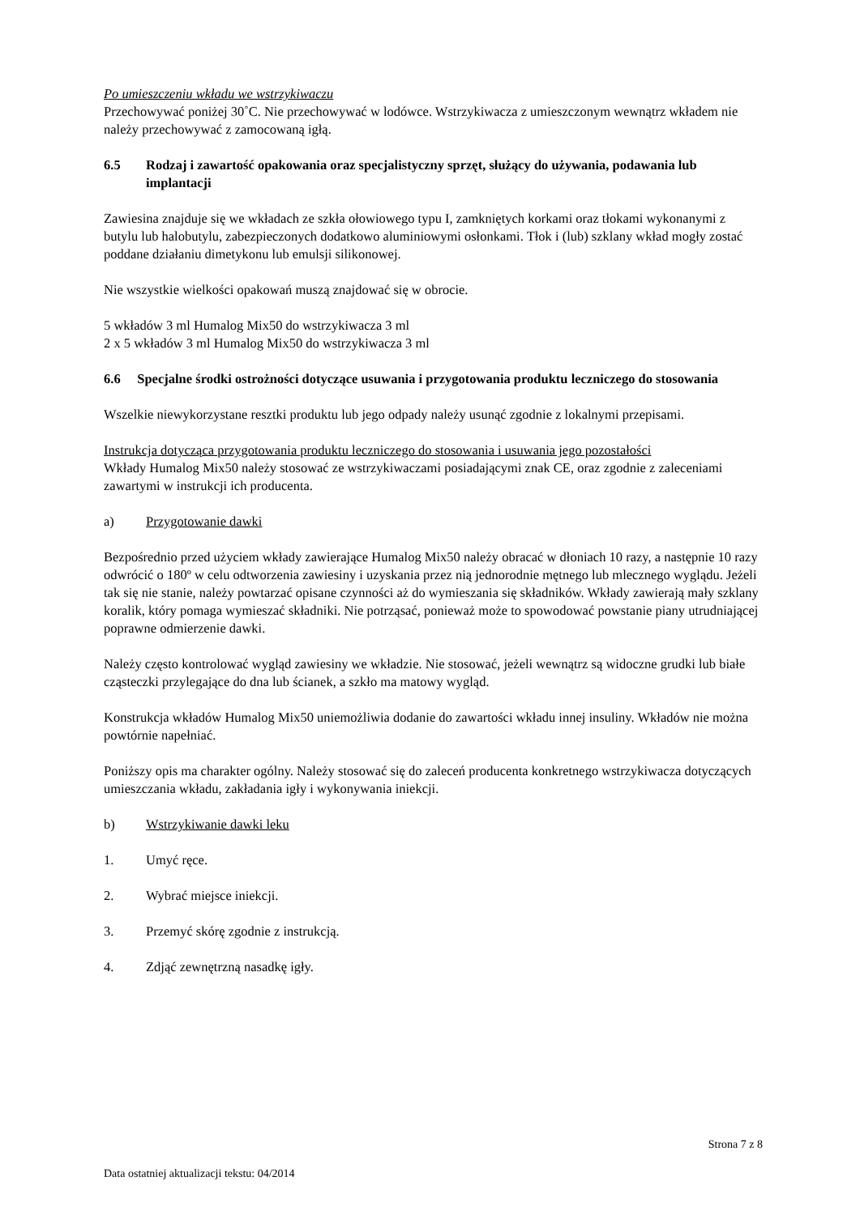Po umieszczeniu wkładu we wstrzykiwaczu
Przechowywać poniżej 30˚C. Nie przechowywać w lodówce. Wstrzykiwacza z umieszczonym wewnątrz wkładem nie należy przechowywać z zamocowaną igłą.
6.5 Rodzaj i zawartość opakowania oraz specjalistyczny sprzęt, służący do używania, podawania lub implantacji
Zawiesina znajduje się we wkładach ze szkła ołowiowego typu I, zamkniętych korkami oraz tłokami wykonanymi z butylu lub halobutylu, zabezpieczonych dodatkowo aluminiowymi osłonkami. Tłok i (lub) szklany wkład mogły zostać poddane działaniu dimetykonu lub emulsji silikonowej.
Nie wszystkie wielkości opakowań muszą znajdować się w obrocie.
5 wkładów 3 ml Humalog Mix50 do wstrzykiwacza 3 ml
2 x 5 wkładów 3 ml Humalog Mix50 do wstrzykiwacza 3 ml
6.6 Specjalne środki ostrożności dotyczące usuwania i przygotowania produktu leczniczego do stosowania
Wszelkie niewykorzystane resztki produktu lub jego odpady należy usunąć zgodnie z lokalnymi przepisami.
Instrukcja dotycząca przygotowania produktu leczniczego do stosowania i usuwania jego pozostałości
Wkłady Humalog Mix50 należy stosować ze wstrzykiwaczami posiadającymi znak CE, oraz zgodnie z zaleceniami zawartymi w instrukcji ich producenta.
a) Przygotowanie dawki
Bezpośrednio przed użyciem wkłady zawierające Humalog Mix50 należy obracać w dłoniach 10 razy, a następnie 10 razy odwrócić o 180º w celu odtworzenia zawiesiny i uzyskania przez nią jednorodnie mętnego lub mlecznego wyglądu. Jeżeli tak się nie stanie, należy powtarzać opisane czynności aż do wymieszania się składników. Wkłady zawierają mały szklany koralik, który pomaga wymieszać składniki. Nie potrząsać, ponieważ może to spowodować powstanie piany utrudniającej poprawne odmierzenie dawki.
Należy często kontrolować wygląd zawiesiny we wkładzie. Nie stosować, jeżeli wewnątrz są widoczne grudki lub białe cząsteczki przylegające do dna lub ścianek, a szkło ma matowy wygląd.
Konstrukcja wkładów Humalog Mix50 uniemożliwia dodanie do zawartości wkładu innej insuliny. Wkładów nie można powtórnie napełniać.
Poniższy opis ma charakter ogólny. Należy stosować się do zaleceń producenta konkretnego wstrzykiwacza dotyczących umieszczania wkładu, zakładania igły i wykonywania iniekcji.
b) Wstrzykiwanie dawki leku
1. Umyć ręce.
2. Wybrać miejsce iniekcji.
3. Przemyć skórę zgodnie z instrukcją.
4. Zdjąć zewnętrzną nasadkę igły.
Strona 7 z 8
Data ostatniej aktualizacji tekstu: 04/2014